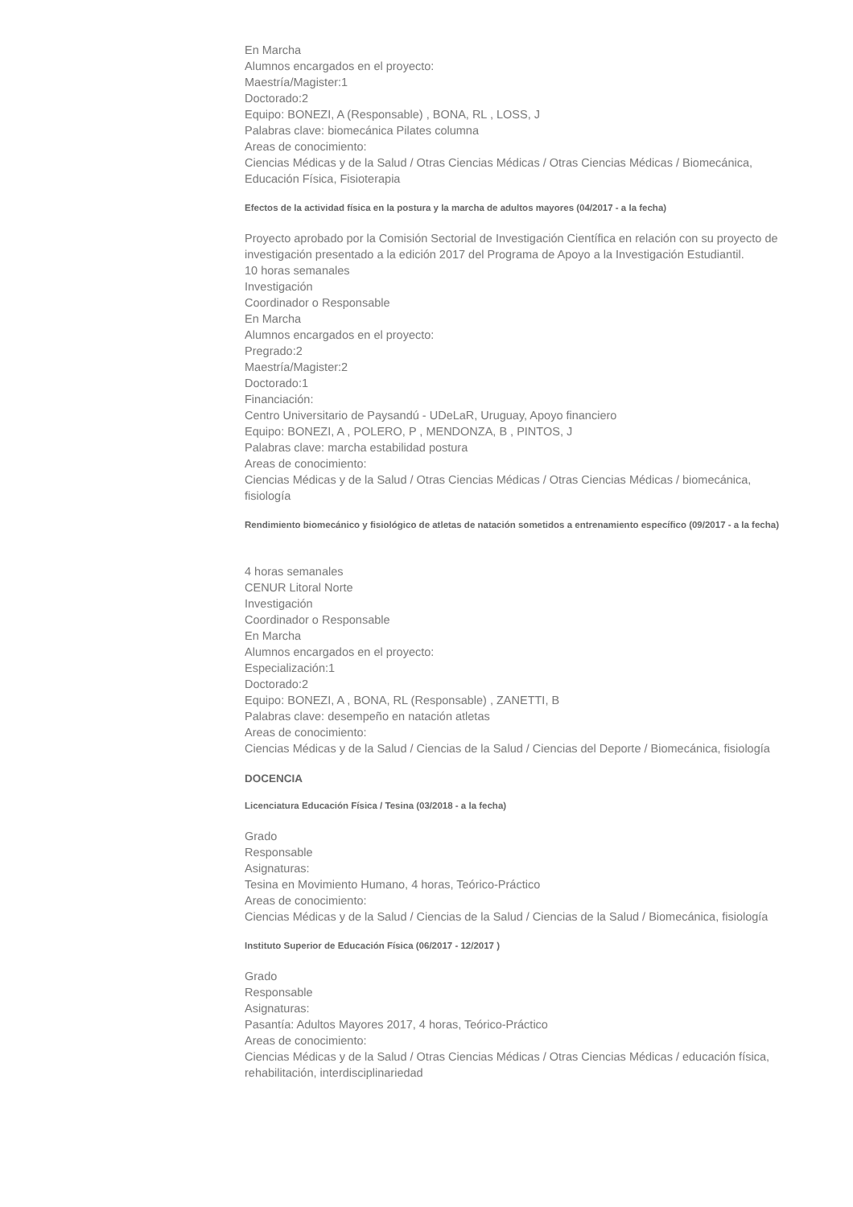En Marcha
Alumnos encargados en el proyecto:
Maestría/Magister:1
Doctorado:2
Equipo: BONEZI, A (Responsable) , BONA, RL , LOSS, J
Palabras clave: biomecánica Pilates columna
Areas de conocimiento:
Ciencias Médicas y de la Salud / Otras Ciencias Médicas / Otras Ciencias Médicas / Biomecánica, Educación Física, Fisioterapia
Efectos de la actividad física en la postura y la marcha de adultos mayores (04/2017 - a la fecha)
Proyecto aprobado por la Comisión Sectorial de Investigación Científica en relación con su proyecto de investigación presentado a la edición 2017 del Programa de Apoyo a la Investigación Estudiantil.
10 horas semanales
Investigación
Coordinador o Responsable
En Marcha
Alumnos encargados en el proyecto:
Pregrado:2
Maestría/Magister:2
Doctorado:1
Financiación:
Centro Universitario de Paysandú - UDeLaR, Uruguay, Apoyo financiero
Equipo: BONEZI, A , POLERO, P , MENDONZA, B , PINTOS, J
Palabras clave: marcha estabilidad postura
Areas de conocimiento:
Ciencias Médicas y de la Salud / Otras Ciencias Médicas / Otras Ciencias Médicas / biomecánica, fisiología
Rendimiento biomecánico y fisiológico de atletas de natación sometidos a entrenamiento específico (09/2017 - a la fecha)
4 horas semanales
CENUR Litoral Norte
Investigación
Coordinador o Responsable
En Marcha
Alumnos encargados en el proyecto:
Especialización:1
Doctorado:2
Equipo: BONEZI, A , BONA, RL (Responsable) , ZANETTI, B
Palabras clave: desempeño en natación atletas
Areas de conocimiento:
Ciencias Médicas y de la Salud / Ciencias de la Salud / Ciencias del Deporte / Biomecánica, fisiología
DOCENCIA
Licenciatura Educación Física / Tesina (03/2018 - a la fecha)
Grado
Responsable
Asignaturas:
Tesina en Movimiento Humano, 4 horas, Teórico-Práctico
Areas de conocimiento:
Ciencias Médicas y de la Salud / Ciencias de la Salud / Ciencias de la Salud / Biomecánica, fisiología
Instituto Superior de Educación Física (06/2017 - 12/2017 )
Grado
Responsable
Asignaturas:
Pasantía: Adultos Mayores 2017, 4 horas, Teórico-Práctico
Areas de conocimiento:
Ciencias Médicas y de la Salud / Otras Ciencias Médicas / Otras Ciencias Médicas / educación física, rehabilitación, interdisciplinariedad